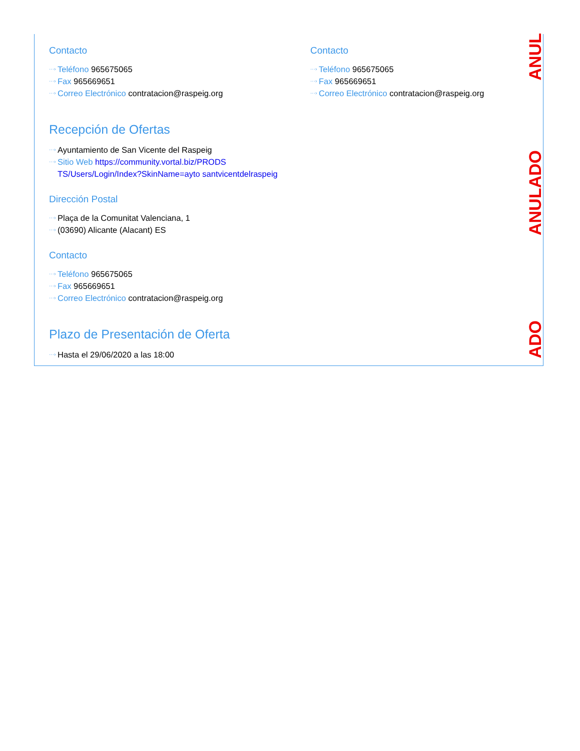ANUL
ANULADO
ADO
Contacto
···› Teléfono 965675065
···› Fax 965669651
···› Correo Electrónico contratacion@raspeig.org
Recepción de Ofertas
···› Ayuntamiento de San Vicente del Raspeig
···› Sitio Web https://community.vortal.biz/PRODS TS/Users/Login/Index?SkinName=ayto santvicentdelraspeig
Dirección Postal
···› Plaça de la Comunitat Valenciana, 1
···› (03690) Alicante (Alacant) ES
Contacto
···› Teléfono 965675065
···› Fax 965669651
···› Correo Electrónico contratacion@raspeig.org
Plazo de Presentación de Oferta
···› Hasta el 29/06/2020 a las 18:00
Contacto
···› Teléfono 965675065
···› Fax 965669651
···› Correo Electrónico contratacion@raspeig.org